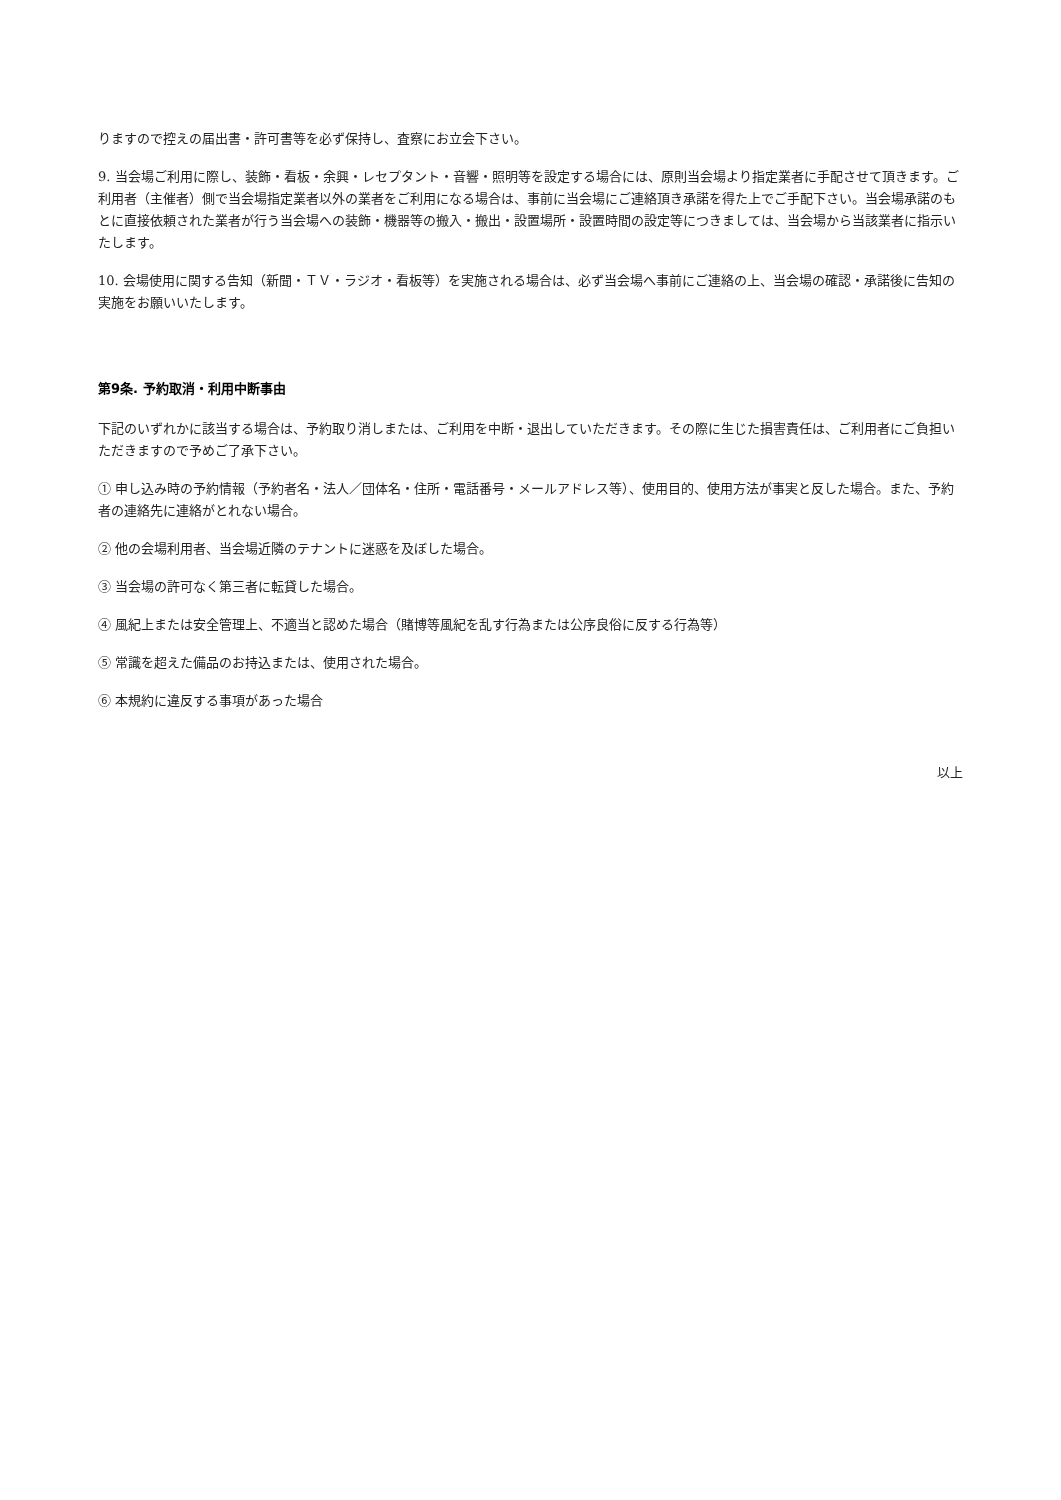りますので控えの届出書・許可書等を必ず保持し、査察にお立会下さい。
9. 当会場ご利用に際し、装飾・看板・余興・レセプタント・音響・照明等を設定する場合には、原則当会場より指定業者に手配させて頂きます。ご利用者（主催者）側で当会場指定業者以外の業者をご利用になる場合は、事前に当会場にご連絡頂き承諾を得た上でご手配下さい。当会場承諾のもとに直接依頼された業者が行う当会場への装飾・機器等の搬入・搬出・設置場所・設置時間の設定等につきましては、当会場から当該業者に指示いたします。
10. 会場使用に関する告知（新聞・ＴＶ・ラジオ・看板等）を実施される場合は、必ず当会場へ事前にご連絡の上、当会場の確認・承諾後に告知の実施をお願いいたします。
第9条. 予約取消・利用中断事由
下記のいずれかに該当する場合は、予約取り消しまたは、ご利用を中断・退出していただきます。その際に生じた損害責任は、ご利用者にご負担いただきますので予めご了承下さい。
① 申し込み時の予約情報（予約者名・法人／団体名・住所・電話番号・メールアドレス等）、使用目的、使用方法が事実と反した場合。また、予約者の連絡先に連絡がとれない場合。
② 他の会場利用者、当会場近隣のテナントに迷惑を及ぼした場合。
③ 当会場の許可なく第三者に転貸した場合。
④ 風紀上または安全管理上、不適当と認めた場合（賭博等風紀を乱す行為または公序良俗に反する行為等）
⑤ 常識を超えた備品のお持込または、使用された場合。
⑥ 本規約に違反する事項があった場合
以上